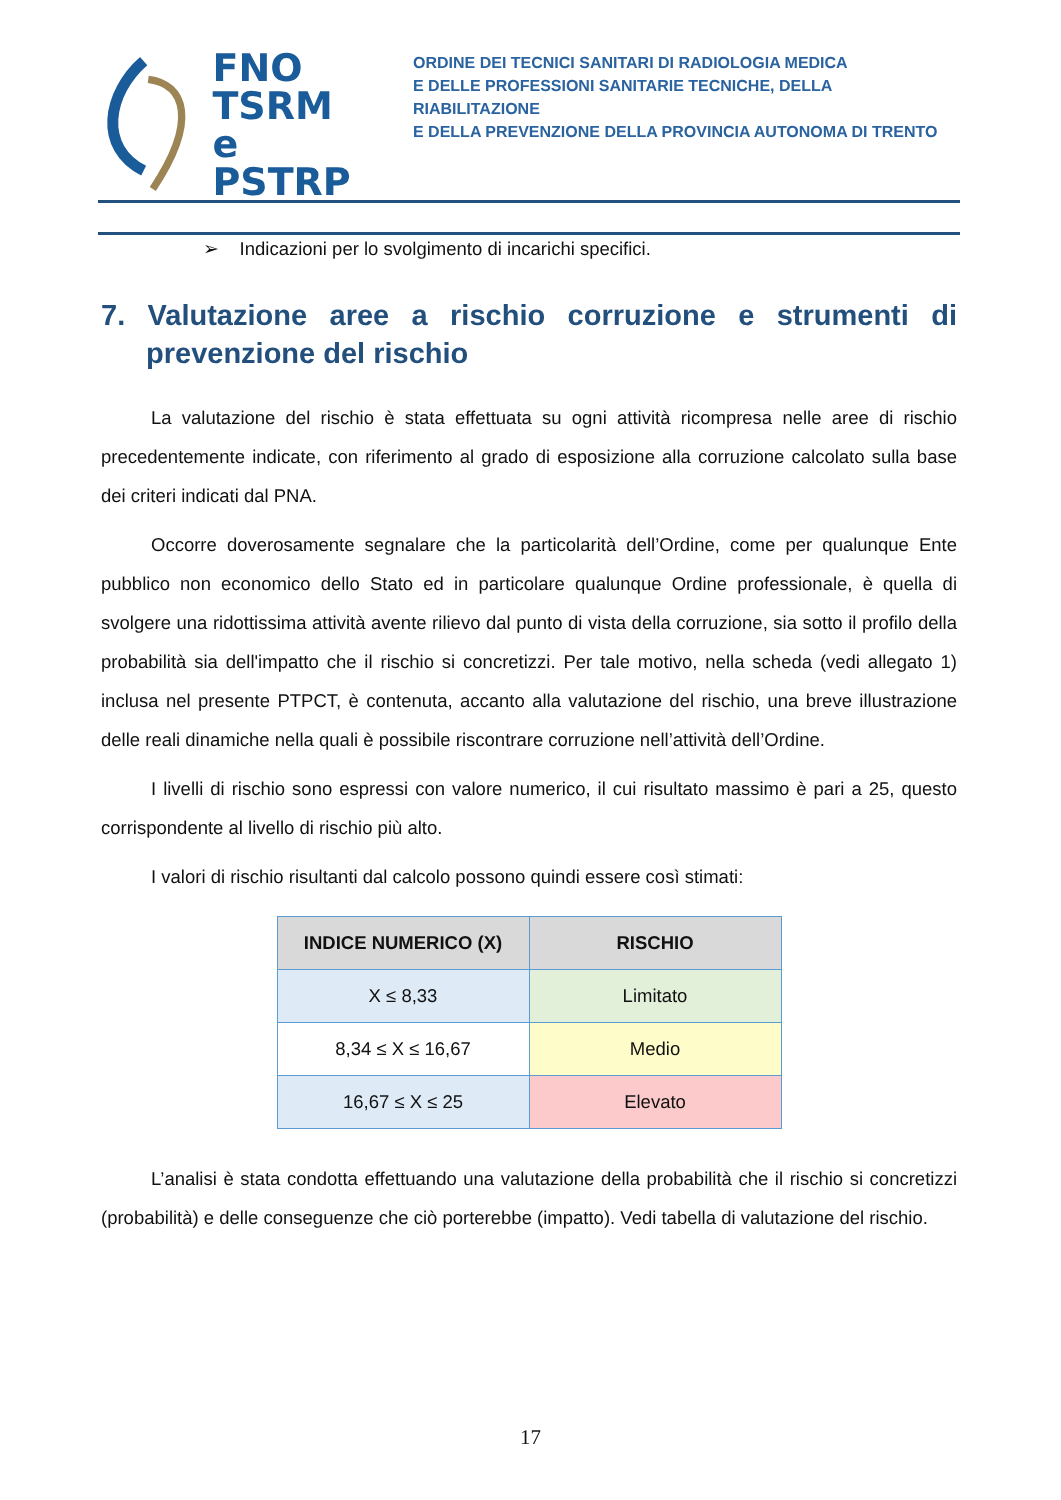FNO
TSRM e
PSTRP
ORDINE DEI TECNICI SANITARI DI RADIOLOGIA MEDICA
E DELLE PROFESSIONI SANITARIE TECNICHE, DELLA RIABILITAZIONE
E DELLA PREVENZIONE DELLA PROVINCIA AUTONOMA DI TRENTO
➢ Indicazioni per lo svolgimento di incarichi specifici.
7. Valutazione aree a rischio corruzione e strumenti di
prevenzione del rischio
La valutazione del rischio è stata effettuata su ogni attività ricompresa nelle aree di rischio precedentemente indicate, con riferimento al grado di esposizione alla corruzione calcolato sulla base dei criteri indicati dal PNA.
Occorre doverosamente segnalare che la particolarità dell’Ordine, come per qualunque Ente pubblico non economico dello Stato ed in particolare qualunque Ordine professionale, è quella di svolgere una ridottissima attività avente rilievo dal punto di vista della corruzione, sia sotto il profilo della probabilità sia dell'impatto che il rischio si concretizzi. Per tale motivo, nella scheda (vedi allegato 1) inclusa nel presente PTPCT, è contenuta, accanto alla valutazione del rischio, una breve illustrazione delle reali dinamiche nella quali è possibile riscontrare corruzione nell’attività dell’Ordine.
I livelli di rischio sono espressi con valore numerico, il cui risultato massimo è pari a 25, questo corrispondente al livello di rischio più alto.
I valori di rischio risultanti dal calcolo possono quindi essere così stimati:
| INDICE NUMERICO (X) | RISCHIO |
| --- | --- |
| X ≤ 8,33 | Limitato |
| 8,34 ≤ X ≤ 16,67 | Medio |
| 16,67 ≤ X ≤ 25 | Elevato |
L’analisi è stata condotta effettuando una valutazione della probabilità che il rischio si concretizzi (probabilità) e delle conseguenze che ciò porterebbe (impatto). Vedi tabella di valutazione del rischio.
17